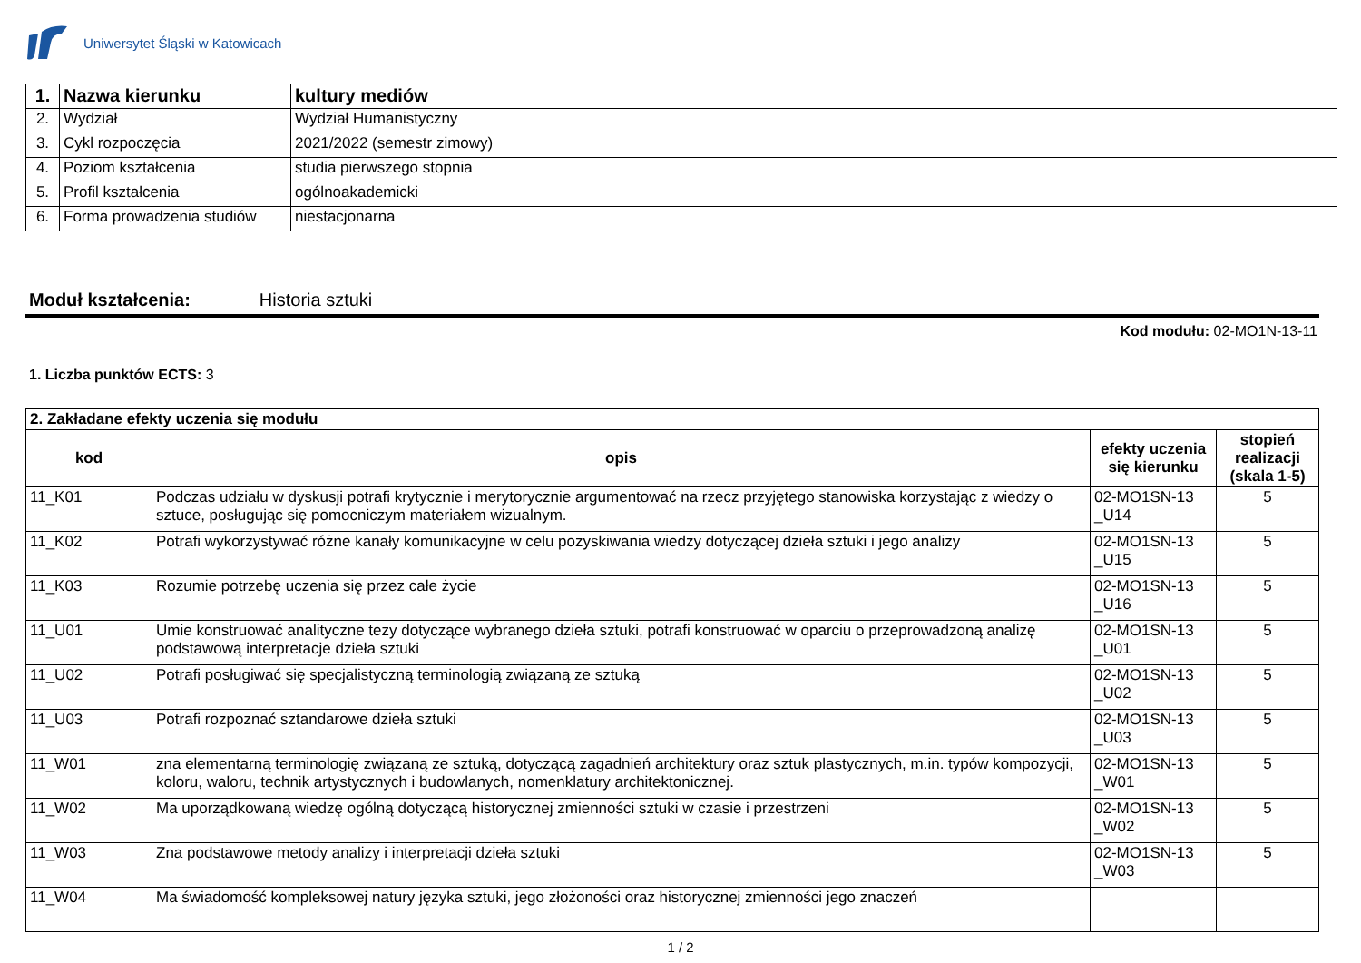Uniwersytet Śląski w Katowicach
| 1. | Nazwa kierunku | kultury mediów |
| 2. | Wydział | Wydział Humanistyczny |
| 3. | Cykl rozpoczęcia | 2021/2022 (semestr zimowy) |
| 4. | Poziom kształcenia | studia pierwszego stopnia |
| 5. | Profil kształcenia | ogólnoakademicki |
| 6. | Forma prowadzenia studiów | niestacjonarna |
Moduł kształcenia: Historia sztuki
Kod modułu: 02-MO1N-13-11
1. Liczba punktów ECTS: 3
| 2. Zakładane efekty uczenia się modułu | | | |
| kod | opis | efekty uczenia się kierunku | stopień realizacji (skala 1-5) |
| 11_K01 | Podczas udziału w dyskusji potrafi krytycznie i merytorycznie argumentować na rzecz przyjętego stanowiska korzystając z wiedzy o sztuce, posługując się pomocniczym materiałem wizualnym. | 02-MO1SN-13 _U14 | 5 |
| 11_K02 | Potrafi wykorzystywać różne kanały komunikacyjne w celu pozyskiwania wiedzy dotyczącej dzieła sztuki i jego analizy | 02-MO1SN-13 _U15 | 5 |
| 11_K03 | Rozumie potrzebę uczenia się przez całe życie | 02-MO1SN-13 _U16 | 5 |
| 11_U01 | Umie konstruować analityczne tezy dotyczące wybranego dzieła sztuki, potrafi konstruować w oparciu o przeprowadzoną analizę podstawową interpretacje dzieła sztuki | 02-MO1SN-13 _U01 | 5 |
| 11_U02 | Potrafi posługiwać się specjalistyczną terminologią związaną ze sztuką | 02-MO1SN-13 _U02 | 5 |
| 11_U03 | Potrafi rozpoznać sztandarowe dzieła sztuki | 02-MO1SN-13 _U03 | 5 |
| 11_W01 | zna elementarną terminologię związaną ze sztuką, dotyczącą zagadnień architektury oraz sztuk plastycznych, m.in. typów kompozycji, koloru, waloru, technik artystycznych i budowlanych, nomenklatury architektonicznej. | 02-MO1SN-13 _W01 | 5 |
| 11_W02 | Ma uporządkowaną wiedzę ogólną dotyczącą historycznej zmienności sztuki w czasie i przestrzeni | 02-MO1SN-13 _W02 | 5 |
| 11_W03 | Zna podstawowe metody analizy i interpretacji dzieła sztuki | 02-MO1SN-13 _W03 | 5 |
| 11_W04 | Ma świadomość kompleksowej natury języka sztuki, jego złożoności oraz historycznej zmienności jego znaczeń | | |
1 / 2